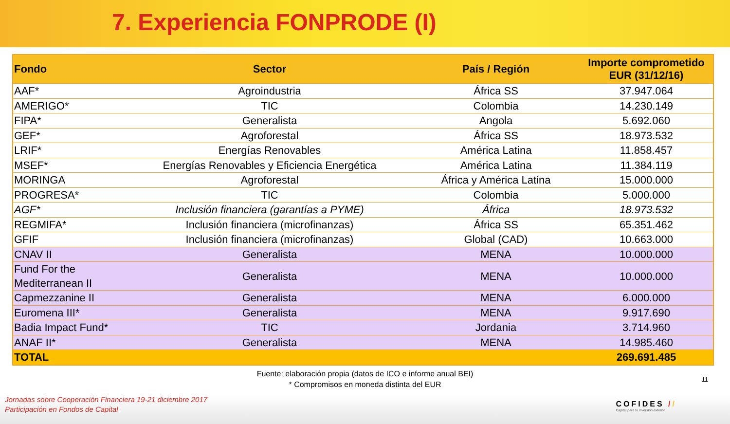7. Experiencia FONPRODE (I)
| Fondo | Sector | País / Región | Importe comprometido EUR (31/12/16) |
| --- | --- | --- | --- |
| AAF* | Agroindustria | África SS | 37.947.064 |
| AMERIGO* | TIC | Colombia | 14.230.149 |
| FIPA* | Generalista | Angola | 5.692.060 |
| GEF* | Agroforestal | África SS | 18.973.532 |
| LRIF* | Energías Renovables | América Latina | 11.858.457 |
| MSEF* | Energías Renovables y Eficiencia Energética | América Latina | 11.384.119 |
| MORINGA | Agroforestal | África y América Latina | 15.000.000 |
| PROGRESA* | TIC | Colombia | 5.000.000 |
| AGF* | Inclusión financiera (garantías a PYME) | África | 18.973.532 |
| REGMIFA* | Inclusión financiera (microfinanzas) | África SS | 65.351.462 |
| GFIF | Inclusión financiera (microfinanzas) | Global (CAD) | 10.663.000 |
| CNAV II | Generalista | MENA | 10.000.000 |
| Fund For the Mediterranean II | Generalista | MENA | 10.000.000 |
| Capmezzanine II | Generalista | MENA | 6.000.000 |
| Euromena III* | Generalista | MENA | 9.917.690 |
| Badia Impact Fund* | TIC | Jordania | 3.714.960 |
| ANAF II* | Generalista | MENA | 14.985.460 |
| TOTAL | | | 269.691.485 |
Fuente: elaboración propia (datos de ICO e informe anual BEI)
* Compromisos en moneda distinta del EUR
11
Jornadas sobre Cooperación Financiera 19-21 diciembre 2017
Participación en Fondos de Capital
COFIDES //
Capital para tu inversión exterior